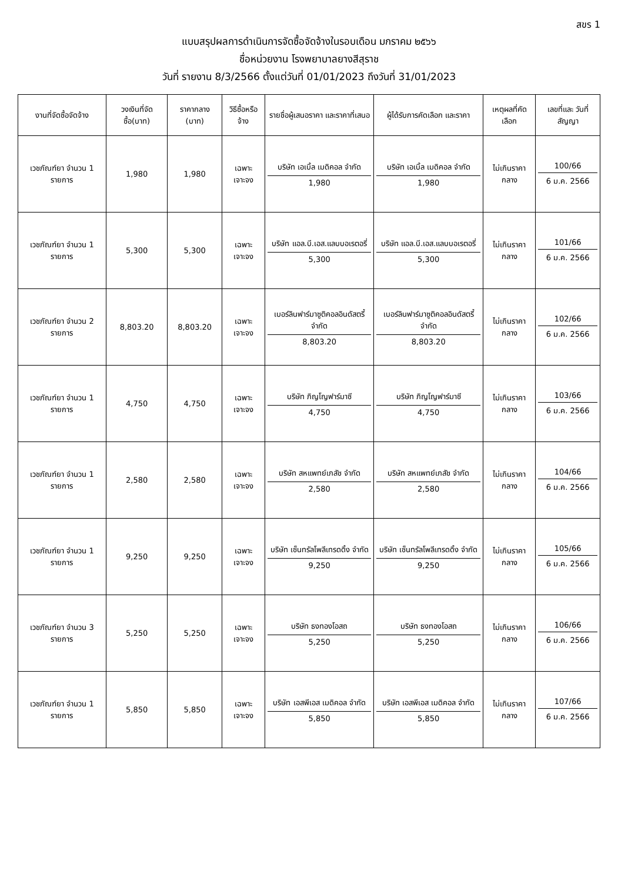สขร 1
แบบสรุปผลการดำเนินการจัดซื้อจัดจ้างในรอบเดือน มกราคม ๒๕๖๖
ชื่อหน่วยงาน โรงพยาบาลยางสีสุราช
วันที่ รายงาน 8/3/2566 ตั้งแต่วันที่ 01/01/2023 ถึงวันที่ 31/01/2023
| งานที่จัดซื้อจัดจ้าง | วงเงินที่จัดซื้อ(บาท) | ราคากลาง (บาท) | วิธีซื้อหรือจ้าง | รายชื่อผู้เสนอราคา และราคาที่เสนอ | ผู้ได้รับการคัดเลือก และราคา | เหตุผลที่คัดเลือก | เลขที่และ วันที่สัญญา |
| --- | --- | --- | --- | --- | --- | --- | --- |
| เวชภัณฑ์ยา จำนวน 1 รายการ | 1,980 | 1,980 | เฉพาะเจาะจง | บริษัท เอเบิ้ล เมดิคอล จำกัด 1,980 | บริษัท เอเบิ้ล เมดิคอล จำกัด 1,980 | ไม่เกินราคากลาง | 100/66 6 ม.ค. 2566 |
| เวชภัณฑ์ยา จำนวน 1 รายการ | 5,300 | 5,300 | เฉพาะเจาะจง | บริษัท แอล.บี.เอส.แลบบอเรตอรี่ 5,300 | บริษัท แอล.บี.เอส.แลบบอเรตอรี่ 5,300 | ไม่เกินราคากลาง | 101/66 6 ม.ค. 2566 |
| เวชภัณฑ์ยา จำนวน 2 รายการ | 8,803.20 | 8,803.20 | เฉพาะเจาะจง | เบอร์ลินฟาร์มาซูติคอลอินดัสตรี้ จำกัด 8,803.20 | เบอร์ลินฟาร์มาซูติคอลอินดัสตรี้ จำกัด 8,803.20 | ไม่เกินราคากลาง | 102/66 6 ม.ค. 2566 |
| เวชภัณฑ์ยา จำนวน 1 รายการ | 4,750 | 4,750 | เฉพาะเจาะจง | บริษัท ภิญโญฟาร์มาซี 4,750 | บริษัท ภิญโญฟาร์มาซี 4,750 | ไม่เกินราคากลาง | 103/66 6 ม.ค. 2566 |
| เวชภัณฑ์ยา จำนวน 1 รายการ | 2,580 | 2,580 | เฉพาะเจาะจง | บริษัท สหแพทย์เภสัช จำกัด 2,580 | บริษัท สหแพทย์เภสัช จำกัด 2,580 | ไม่เกินราคากลาง | 104/66 6 ม.ค. 2566 |
| เวชภัณฑ์ยา จำนวน 1 รายการ | 9,250 | 9,250 | เฉพาะเจาะจง | บริษัท เซ็นทรัลโพลีเทรดดิ้ง จำกัด 9,250 | บริษัท เซ็นทรัลโพลีเทรดดิ้ง จำกัด 9,250 | ไม่เกินราคากลาง | 105/66 6 ม.ค. 2566 |
| เวชภัณฑ์ยา จำนวน 3 รายการ | 5,250 | 5,250 | เฉพาะเจาะจง | บริษัท ธงทองโอสถ 5,250 | บริษัท ธงทองโอสถ 5,250 | ไม่เกินราคากลาง | 106/66 6 ม.ค. 2566 |
| เวชภัณฑ์ยา จำนวน 1 รายการ | 5,850 | 5,850 | เฉพาะเจาะจง | บริษัท เอสพีเอส เมดิคอล จำกัด 5,850 | บริษัท เอสพีเอส เมดิคอล จำกัด 5,850 | ไม่เกินราคากลาง | 107/66 6 ม.ค. 2566 |